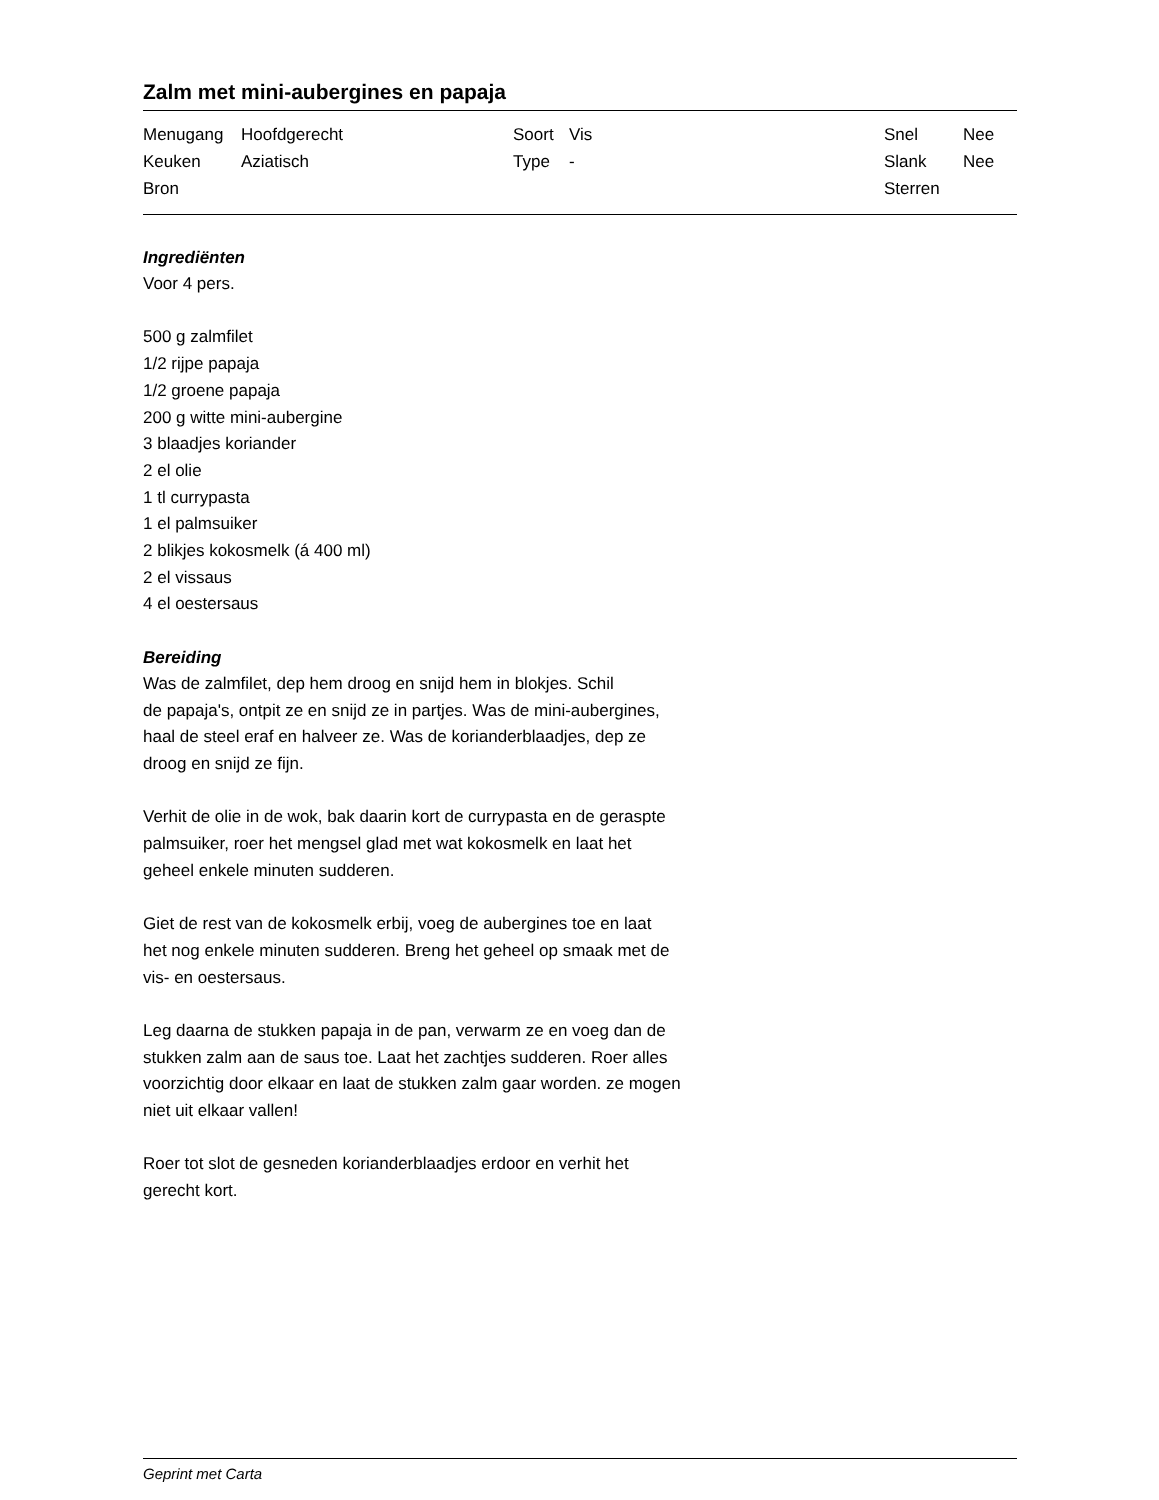Zalm met mini-aubergines en papaja
| Menugang | Hoofdgerecht | Soort | Vis | Snel | Nee |
| Keuken | Aziatisch | Type | - | Slank | Nee |
| Bron | | | | Sterren | |
Ingrediënten
Voor 4 pers.
500 g zalmfilet
1/2 rijpe papaja
1/2 groene papaja
200 g witte mini-aubergine
3 blaadjes koriander
2 el olie
1 tl currypasta
1 el palmsuiker
2 blikjes kokosmelk (á 400 ml)
2 el vissaus
4 el oestersaus
Bereiding
Was de zalmfilet, dep hem droog en snijd hem in blokjes. Schil
de papaja's, ontpit ze en snijd ze in partjes. Was de mini-aubergines,
haal de steel eraf en halveer ze. Was de korianderblaadjes, dep ze
droog en snijd ze fijn.
Verhit de olie in de wok, bak daarin kort de currypasta en de geraspte
palmsuiker, roer het mengsel glad met wat kokosmelk en laat het
geheel enkele minuten sudderen.
Giet de rest van de kokosmelk erbij, voeg de aubergines toe en laat
het nog enkele minuten sudderen. Breng het geheel op smaak met de
vis- en oestersaus.
Leg daarna de stukken papaja in de pan, verwarm ze en voeg dan de
stukken zalm aan de saus toe. Laat het zachtjes sudderen. Roer alles
voorzichtig door elkaar en laat de stukken zalm gaar worden. ze mogen
niet uit elkaar vallen!
Roer tot slot de gesneden korianderblaadjes erdoor en verhit het
gerecht kort.
Geprint met Carta